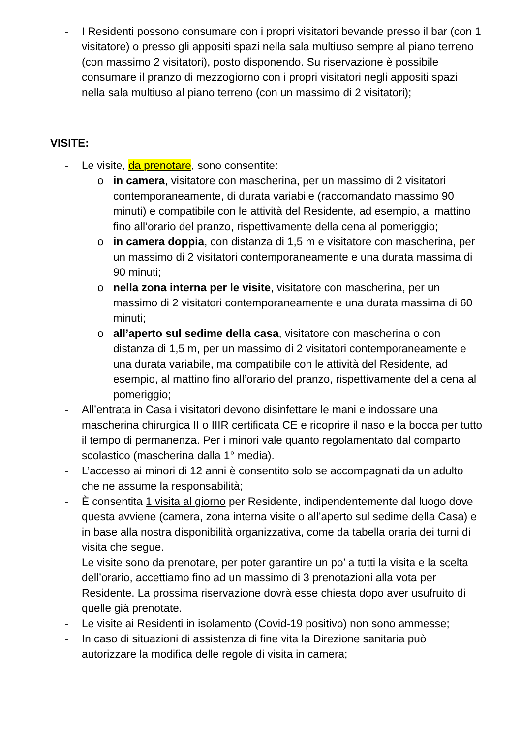- I Residenti possono consumare con i propri visitatori bevande presso il bar (con 1 visitatore) o presso gli appositi spazi nella sala multiuso sempre al piano terreno (con massimo 2 visitatori), posto disponendo. Su riservazione è possibile consumare il pranzo di mezzogiorno con i propri visitatori negli appositi spazi nella sala multiuso al piano terreno (con un massimo di 2 visitatori);
VISITE:
- Le visite, da prenotare, sono consentite:
o in camera, visitatore con mascherina, per un massimo di 2 visitatori contemporaneamente, di durata variabile (raccomandato massimo 90 minuti) e compatibile con le attività del Residente, ad esempio, al mattino fino all’orario del pranzo, rispettivamente della cena al pomeriggio;
o in camera doppia, con distanza di 1,5 m e visitatore con mascherina, per un massimo di 2 visitatori contemporaneamente e una durata massima di 90 minuti;
o nella zona interna per le visite, visitatore con mascherina, per un massimo di 2 visitatori contemporaneamente e una durata massima di 60 minuti;
o all’aperto sul sedime della casa, visitatore con mascherina o con distanza di 1,5 m, per un massimo di 2 visitatori contemporaneamente e una durata variabile, ma compatibile con le attività del Residente, ad esempio, al mattino fino all’orario del pranzo, rispettivamente della cena al pomeriggio;
- All’entrata in Casa i visitatori devono disinfettare le mani e indossare una mascherina chirurgica II o IIIR certificata CE e ricoprire il naso e la bocca per tutto il tempo di permanenza. Per i minori vale quanto regolamentato dal comparto scolastico (mascherina dalla 1° media).
- L’accesso ai minori di 12 anni è consentito solo se accompagnati da un adulto che ne assume la responsabilità;
- È consentita 1 visita al giorno per Residente, indipendentemente dal luogo dove questa avviene (camera, zona interna visite o all’aperto sul sedime della Casa) e in base alla nostra disponibilità organizzativa, come da tabella oraria dei turni di visita che segue.
Le visite sono da prenotare, per poter garantire un po’ a tutti la visita e la scelta dell’orario, accettiamo fino ad un massimo di 3 prenotazioni alla vota per Residente. La prossima riservazione dovrà esse chiesta dopo aver usufruito di quelle già prenotate.
- Le visite ai Residenti in isolamento (Covid-19 positivo) non sono ammesse;
- In caso di situazioni di assistenza di fine vita la Direzione sanitaria può autorizzare la modifica delle regole di visita in camera;